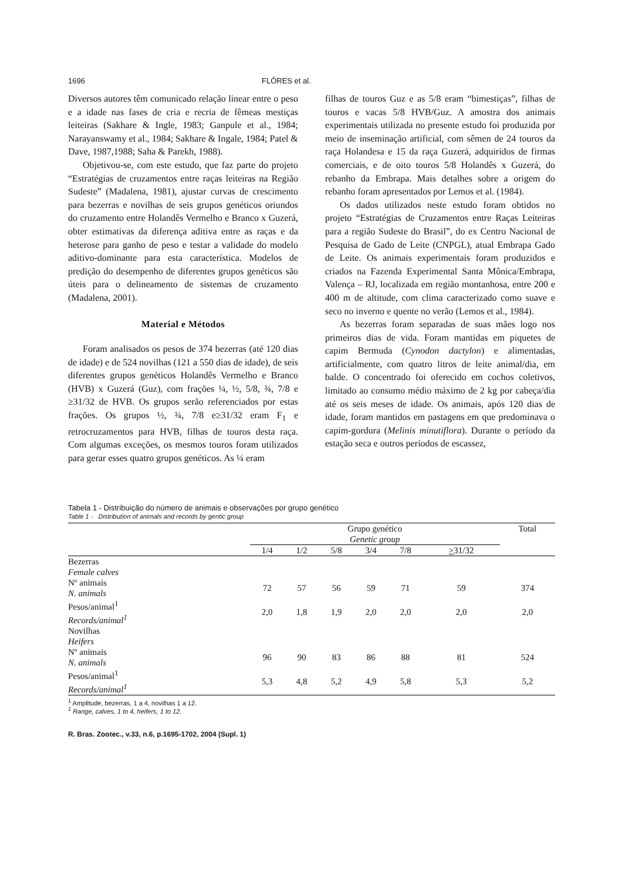1696 FLÔRES et al.
Diversos autores têm comunicado relação linear entre o peso e a idade nas fases de cria e recria de fêmeas mestiças leiteiras (Sakhare & Ingle, 1983; Ganpule et al., 1984; Narayanswamy et al., 1984; Sakhare & Ingale, 1984; Patel & Dave, 1987,1988; Saha & Parekh, 1988).
Objetivou-se, com este estudo, que faz parte do projeto “Estratégias de cruzamentos entre raças leiteiras na Região Sudeste” (Madalena, 1981), ajustar curvas de crescimento para bezerras e novilhas de seis grupos genéticos oriundos do cruzamento entre Holandês Vermelho e Branco x Guzerá, obter estimativas da diferença aditiva entre as raças e da heterose para ganho de peso e testar a validade do modelo aditivo-dominante para esta característica. Modelos de predição do desempenho de diferentes grupos genéticos são úteis para o delineamento de sistemas de cruzamento (Madalena, 2001).
Material e Métodos
Foram analisados os pesos de 374 bezerras (até 120 dias de idade) e de 524 novilhas (121 a 550 dias de idade), de seis diferentes grupos genéticos Holandês Vermelho e Branco (HVB) x Guzerá (Guz), com frações ¼, ½, 5/8, ¾, 7/8 e ≥31/32 de HVB. Os grupos serão referenciados por estas frações. Os grupos ½, ¾, 7/8 e≥31/32 eram F<sub>1</sub> e retrocruzamentos para HVB, filhas de touros desta raça. Com algumas exceções, os mesmos touros foram utilizados para gerar esses quatro grupos genéticos. As ¼ eram
filhas de touros Guz e as 5/8 eram “bimestiças”, filhas de touros e vacas 5/8 HVB/Guz. A amostra dos animais experimentais utilizada no presente estudo foi produzida por meio de inseminação artificial, com sêmen de 24 touros da raça Holandesa e 15 da raça Guzerá, adquiridos de firmas comerciais, e de oito touros 5/8 Holandês x Guzerá, do rebanho da Embrapa. Mais detalhes sobre a origem do rebanho foram apresentados por Lemos et al. (1984).
Os dados utilizados neste estudo foram obtidos no projeto “Estratégias de Cruzamentos entre Raças Leiteiras para a região Sudeste do Brasil”, do ex Centro Nacional de Pesquisa de Gado de Leite (CNPGL), atual Embrapa Gado de Leite. Os animais experimentais foram produzidos e criados na Fazenda Experimental Santa Mônica/Embrapa, Valença – RJ, localizada em região montanhosa, entre 200 e 400 m de altitude, com clima caracterizado como suave e seco no inverno e quente no verão (Lemos et al., 1984).
As bezerras foram separadas de suas mães logo nos primeiros dias de vida. Foram mantidas em piquetes de capim Bermuda (Cynodon dactylon) e alimentadas, artificialmente, com quatro litros de leite animal/dia, em balde. O concentrado foi oferecido em cochos coletivos, limitado ao consumo médio máximo de 2 kg por cabeça/dia até os seis meses de idade. Os animais, após 120 dias de idade, foram mantidos em pastagens em que predominava o capim-gordura (Melinis minutiflora). Durante o período da estação seca e outros períodos de escassez,
Tabela 1 - Distribuição do número de animais e observações por grupo genético
Table 1 - Distribution of animals and records by gentic group
| | Grupo genético Genetic group | | | | | | Total |
| --- | --- | --- | --- | --- | --- | --- | --- |
| | 1/4 | 1/2 | 5/8 | 3/4 | 7/8 | > 31/32 | |
| Bezerras Female calves | | | | | | | |
| Nº animais N. animals | 72 | 57 | 56 | 59 | 71 | 59 | 374 |
| Pesos/animal<sup>1</sup> Records/animal<sup>1</sup> | 2,0 | 1,8 | 1,9 | 2,0 | 2,0 | 2,0 | 2,0 |
| Novilhas Heifers | | | | | | | |
| Nº animais N. animals | 96 | 90 | 83 | 86 | 88 | 81 | 524 |
| Pesos/animal<sup>1</sup> Records/animal<sup>1</sup> | 5,3 | 4,8 | 5,2 | 4,9 | 5,8 | 5,3 | 5,2 |
<sup>1</sup> Amplitude, bezerras, 1 a 4, novilhas 1 a 12.
<sup>1</sup> Range, calves, 1 to 4, heifers, 1 to 12.
R. Bras. Zootec., v.33, n.6, p.1695-1702, 2004 (Supl. 1)